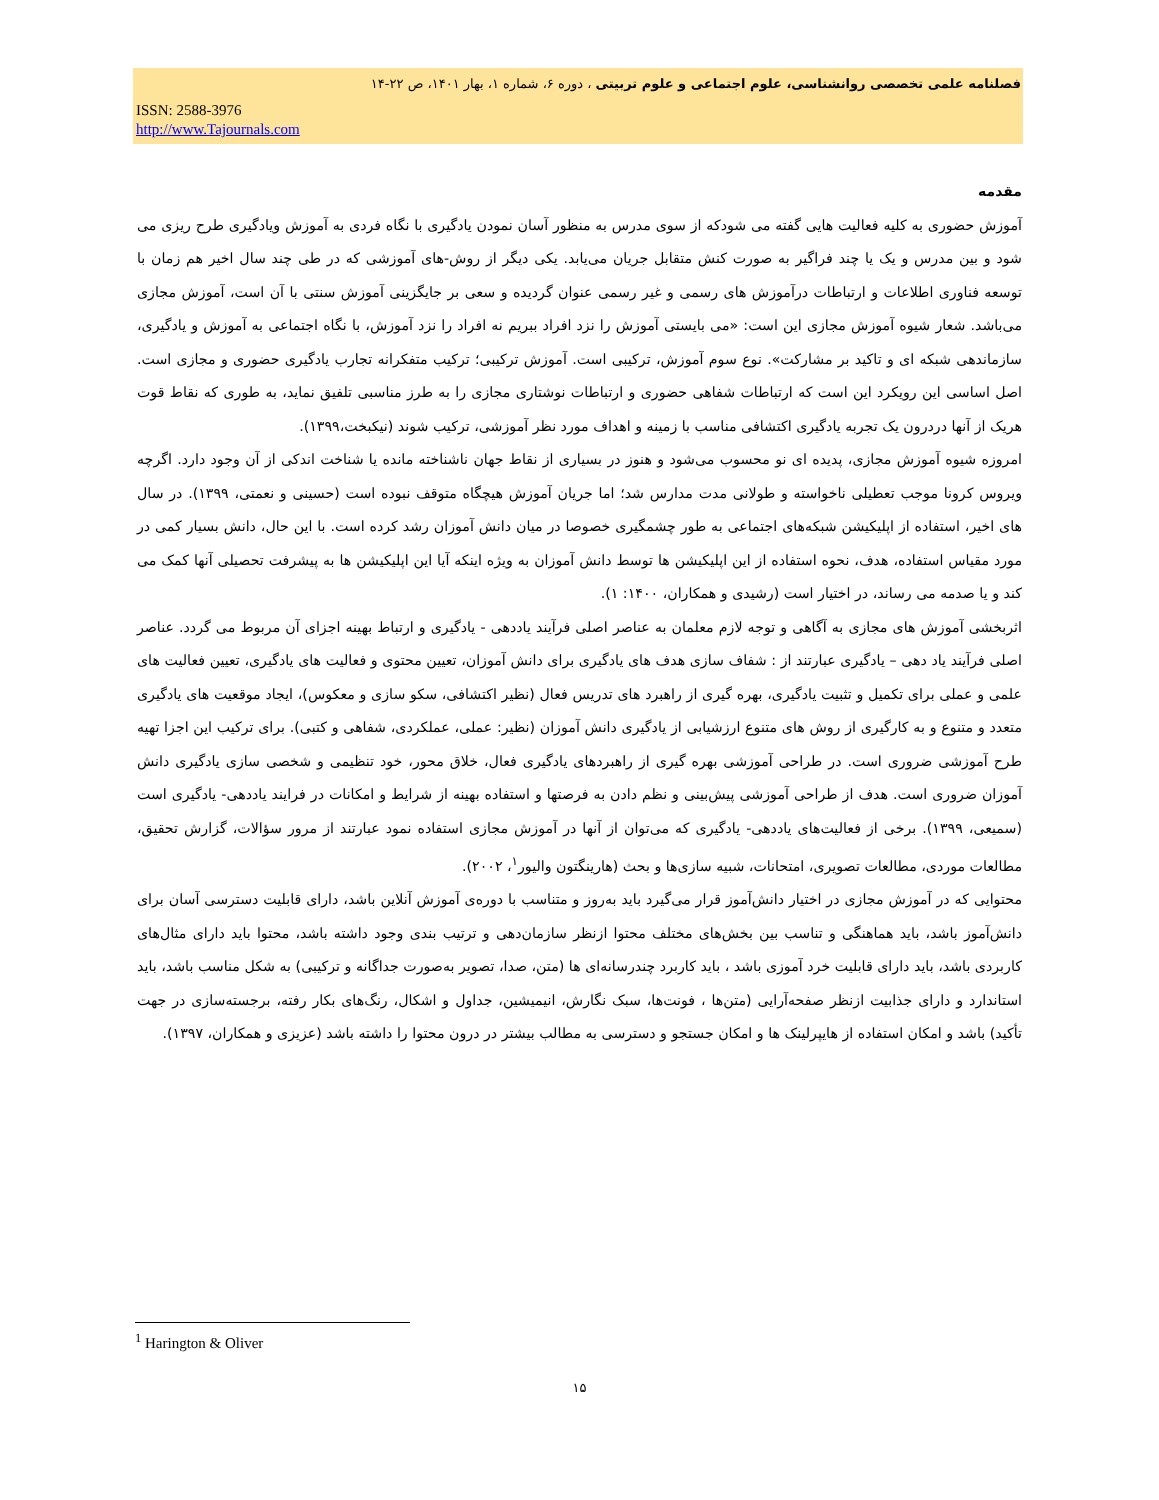فصلنامه علمی تخصصی روانشناسی، علوم اجتماعی و علوم تربیتی ، دوره ۶، شماره ۱، بهار ۱۴۰۱، ص ۲۲-۱۴
ISSN: 2588-3976
http://www.Tajournals.com
مقدمه
آموزش حضوری به کلیه فعالیت هایی گفته می شودکه از سوی مدرس به منظور آسان نمودن یادگیری با نگاه فردی به آموزش ویادگیری طرح ریزی می شود و بین مدرس و یک یا چند فراگیر به صورت کنش متقابل جریان می‌یابد. یکی دیگر از روش-های آموزشی که در طی چند سال اخیر هم زمان با توسعه فناوری اطلاعات و ارتباطات درآموزش های رسمی و غیر رسمی عنوان گردیده و سعی بر جایگزینی آموزش سنتی با آن است، آموزش مجازی می‌باشد. شعار شیوه آموزش مجازی این است: «می بایستی آموزش را نزد افراد ببریم نه افراد را نزد آموزش، با نگاه اجتماعی به آموزش و یادگیری، سازماندهی شبکه ای و تاکید بر مشارکت». نوع سوم آموزش، ترکیبی است. آموزش ترکیبی؛ ترکیب متفکرانه تجارب یادگیری حضوری و مجازی است. اصل اساسی این رویکرد این است که ارتباطات شفاهی حضوری و ارتباطات نوشتاری مجازی را به طرز مناسبی تلفیق نماید، به طوری که نقاط قوت هریک از آنها دردرون یک تجربه یادگیری اکتشافی مناسب با زمینه و اهداف مورد نظر آموزشی، ترکیب شوند (نیکبخت،۱۳۹۹).
امروزه شیوه آموزش مجازی، پدیده ای نو محسوب می‌شود و هنوز در بسیاری از نقاط جهان ناشناخته مانده یا شناخت اندکی از آن وجود دارد. اگرچه ویروس کرونا موجب تعطیلی ناخواسته و طولانی مدت مدارس شد؛ اما جریان آموزش هیچگاه متوقف نبوده است (حسینی و نعمتی، ۱۳۹۹). در سال های اخیر، استفاده از اپلیکیشن شبکه‌های اجتماعی به طور چشمگیری خصوصا در میان دانش آموزان رشد کرده است. با این حال، دانش بسیار کمی در مورد مقیاس استفاده، هدف، نحوه استفاده از این اپلیکیشن ها توسط دانش آموزان به ویژه اینکه آیا این اپلیکیشن ها به پیشرفت تحصیلی آنها کمک می کند و یا صدمه می رساند، در اختیار است (رشیدی و همکاران، ۱۴۰۰: ۱).
اثربخشی آموزش های مجازی به آگاهی و توجه لازم معلمان به عناصر اصلی فرآیند یاددهی - یادگیری و ارتباط بهینه اجزای آن مربوط می گردد. عناصر اصلی فرآیند یاد دهی – یادگیری عبارتند از : شفاف سازی هدف های یادگیری برای دانش آموزان، تعیین محتوی و فعالیت های یادگیری، تعیین فعالیت های علمی و عملی برای تکمیل و تثبیت یادگیری، بهره گیری از راهبرد های تدریس فعال (نظیر اکتشافی، سکو سازی و معکوس)، ایجاد موقعیت های یادگیری متعدد و متنوع و به کارگیری از روش های متنوع ارزشیابی از یادگیری دانش آموزان (نظیر: عملی، عملکردی، شفاهی و کتبی). برای ترکیب این اجزا تهیه طرح آموزشی ضروری است. در طراحی آموزشی بهره گیری از راهبردهای یادگیری فعال، خلاق محور، خود تنظیمی و شخصی سازی یادگیری دانش آموزان ضروری است. هدف از طراحی آموزشی پیش‌بینی و نظم دادن به فرصتها و استفاده بهینه از شرایط و امکانات در فرایند یاددهی- یادگیری است (سمیعی، ۱۳۹۹). برخی از فعالیت‌های یاددهی- یادگیری که می‌توان از آنها در آموزش مجازی استفاده نمود عبارتند از مرور سؤالات، گزارش تحقیق، مطالعات موردی، مطالعات تصویری، امتحانات، شبیه سازی‌ها و بحث (هارینگتون والیور<sup>۱</sup>، ۲۰۰۲).
محتوایی که در آموزش مجازی در اختیار دانش‌آموز قرار می‌گیرد باید به‌روز و متناسب با دوره‌ی آموزش آنلاین باشد، دارای قابلیت دسترسی آسان برای دانش‌آموز باشد، باید هماهنگی و تناسب بین بخش‌های مختلف محتوا ازنظر سازمان‌دهی و ترتیب بندی وجود داشته باشد، محتوا باید دارای مثال‌های کاربردی باشد، باید دارای قابلیت خرد آموزی باشد ، باید کاربرد چندرسانه‌ای ها (متن، صدا، تصویر به‌صورت جداگانه و ترکیبی) به شکل مناسب باشد، باید استاندارد و دارای جذابیت ازنظر صفحه‌آرایی (متن‌ها ، فونت‌ها، سبک نگارش، انیمیشین، جداول و اشکال، رنگ‌های بکار رفته، برجسته‌سازی در جهت تأکید) باشد و امکان استفاده از هایپرلینک ها و امکان جستجو و دسترسی به مطالب بیشتر در درون محتوا را داشته باشد (عزیزی و همکاران، ۱۳۹۷).
<sup>1</sup> Harington & Oliver
۱۵